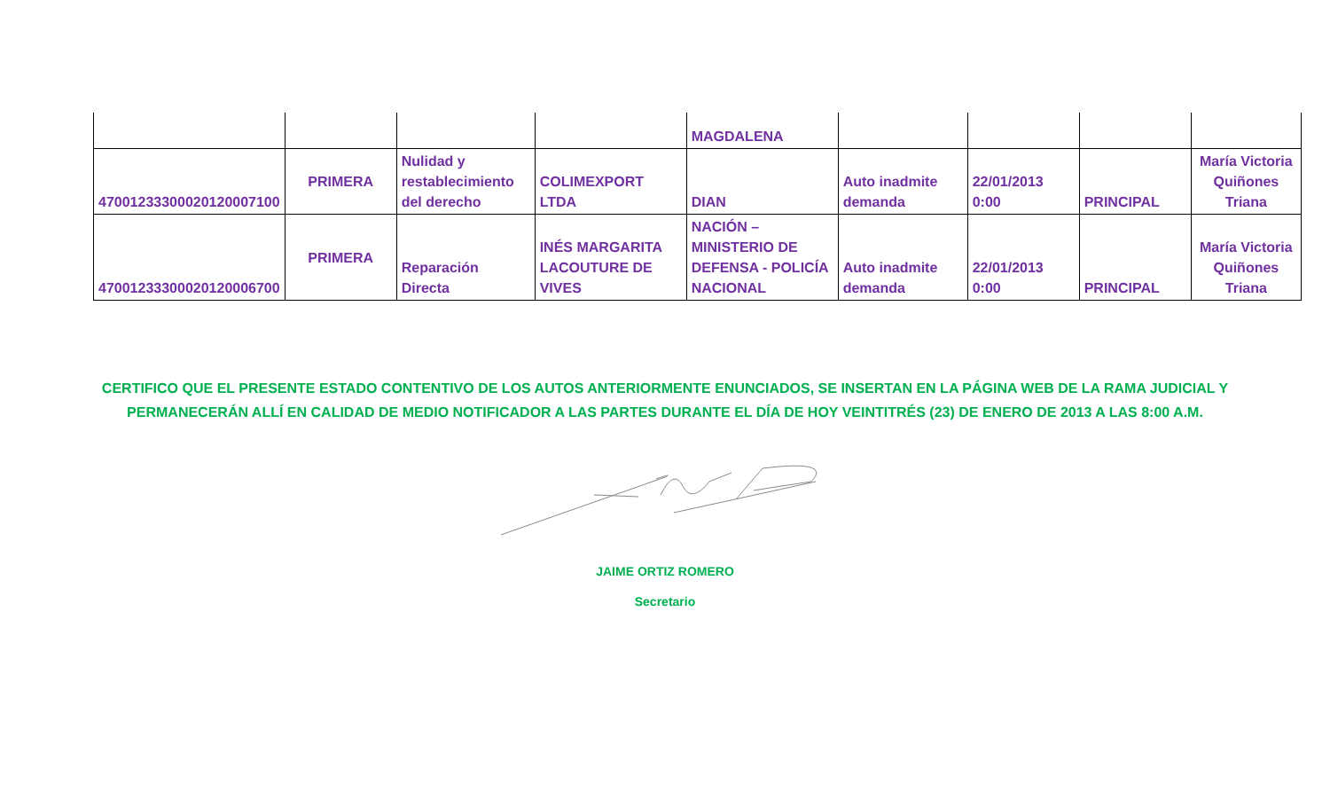| | | | | MAGDALENA | | | | |
| 470012333000201200071​00 | PRIMERA | Nulidad y restablecimiento del derecho | COLIMEXPORT LTDA | DIAN | Auto inadmite demanda | 22/01/2013 0:00 | PRINCIPAL | María Victoria Quiñones Triana |
| 47001233300020120006700 | PRIMERA | Reparación Directa | INÉS MARGARITA LACOUTURE DE VIVES | NACIÓN – MINISTERIO DE DEFENSA - POLICÍA NACIONAL | Auto inadmite demanda | 22/01/2013 0:00 | PRINCIPAL | María Victoria Quiñones Triana |
CERTIFICO QUE EL PRESENTE ESTADO CONTENTIVO DE LOS AUTOS ANTERIORMENTE ENUNCIADOS, SE INSERTAN EN LA PÁGINA WEB DE LA RAMA JUDICIAL Y PERMANECERÁN ALLÍ EN CALIDAD DE MEDIO NOTIFICADOR A LAS PARTES DURANTE EL DÍA DE HOY VEINTITRÉS (23) DE ENERO DE 2013 A LAS 8:00 A.M.
JAIME ORTIZ ROMERO
Secretario